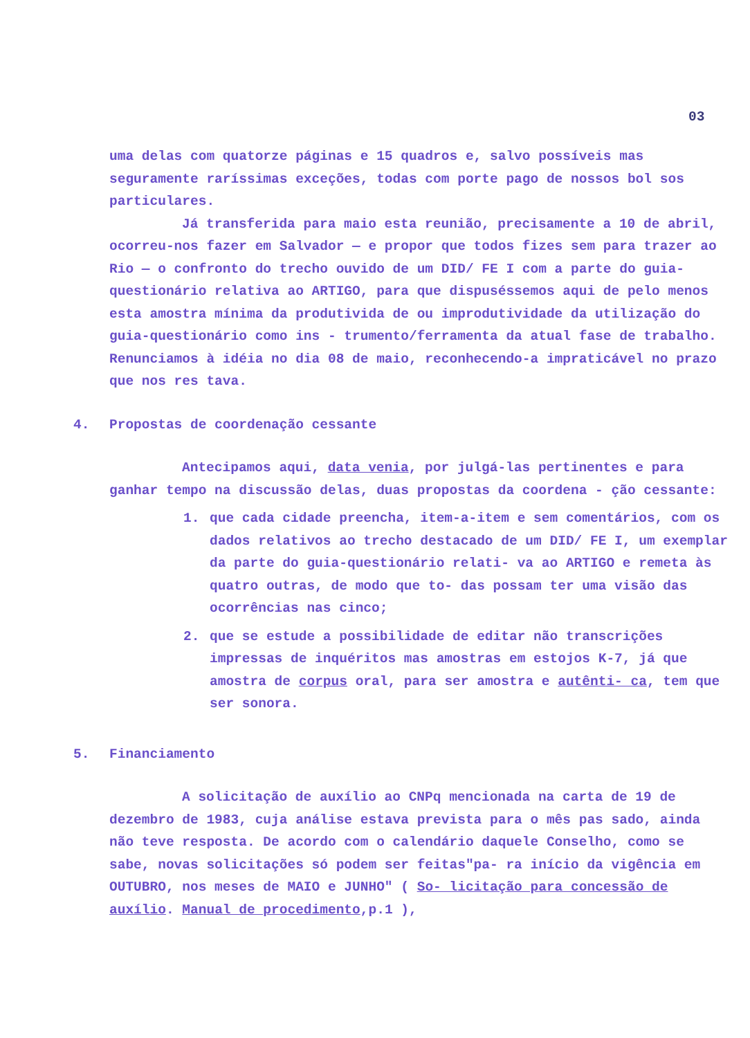03
uma delas com quatorze páginas e 15 quadros e, salvo possíveis mas seguramente raríssimas exceções, todas com porte pago de nossos bol sos particulares.
Já transferida para maio esta reunião, precisamente a 10 de abril, ocorreu-nos fazer em Salvador — e propor que todos fizes sem para trazer ao Rio — o confronto do trecho ouvido de um DID/ FE I com a parte do guia-questionário relativa ao ARTIGO, para que dispuséssemos aqui de pelo menos esta amostra mínima da produtivida de ou improdutividade da utilização do guia-questionário como ins - trumento/ferramenta da atual fase de trabalho. Renunciamos à idéia no dia 08 de maio, reconhecendo-a impraticável no prazo que nos res tava.
4. Propostas de coordenação cessante
Antecipamos aqui, data venia, por julgá-las pertinentes e para ganhar tempo na discussão delas, duas propostas da coordena - ção cessante:
1. que cada cidade preencha, item-a-item e sem comentários, com os dados relativos ao trecho destacado de um DID/ FE I, um exemplar da parte do guia-questionário relati- va ao ARTIGO e remeta às quatro outras, de modo que to- das possam ter uma visão das ocorrências nas cinco;
2. que se estude a possibilidade de editar não transcrições impressas de inquéritos mas amostras em estojos K-7, já que amostra de corpus oral, para ser amostra e autênti- ca, tem que ser sonora.
5. Financiamento
A solicitação de auxílio ao CNPq mencionada na carta de 19 de dezembro de 1983, cuja análise estava prevista para o mês pas sado, ainda não teve resposta. De acordo com o calendário daquele Conselho, como se sabe, novas solicitações só podem ser feitas"pa- ra início da vigência em OUTUBRO, nos meses de MAIO e JUNHO" ( So- licitação para concessão de auxílio. Manual de procedimento,p.1 ),